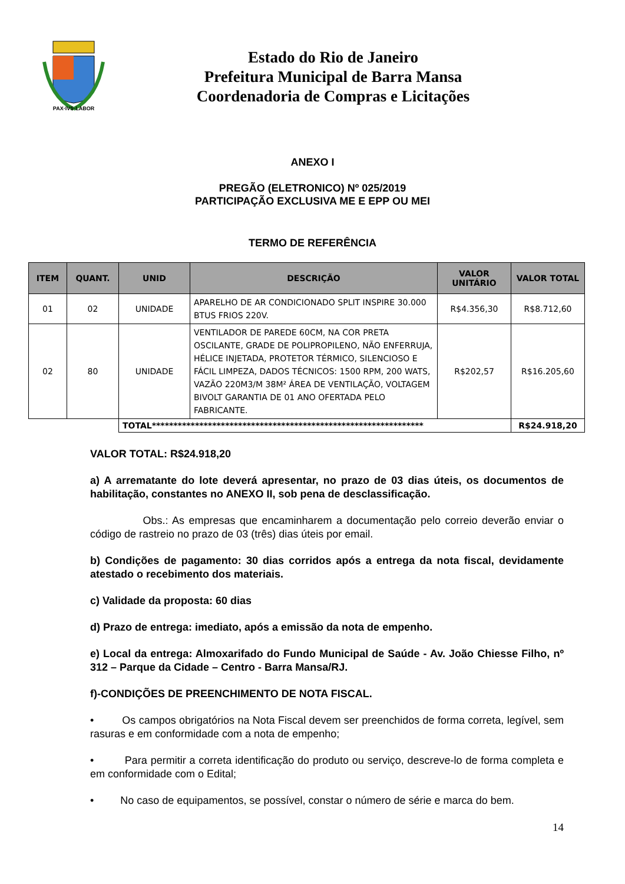PAX·IVS·LABOR
Estado do Rio de Janeiro
Prefeitura Municipal de Barra Mansa
Coordenadoria de Compras e Licitações
ANEXO I
PREGÃO (ELETRONICO) Nº 025/2019
PARTICIPAÇÃO EXCLUSIVA ME E EPP OU MEI
TERMO DE REFERÊNCIA
| ITEM | QUANT. | UNID | DESCRIÇÃO | VALOR UNITÁRIO | VALOR TOTAL |
| --- | --- | --- | --- | --- | --- |
| 01 | 02 | UNIDADE | APARELHO DE AR CONDICIONADO SPLIT INSPIRE 30.000 BTUS FRIOS 220V. | R$4.356,30 | R$8.712,60 |
| 02 | 80 | UNIDADE | VENTILADOR DE PAREDE 60CM, NA COR PRETA OSCILANTE, GRADE DE POLIPROPILENO, NÃO ENFERRUJA, HÉLICE INJETADA, PROTETOR TÉRMICO, SILENCIOSO E FÁCIL LIMPEZA, DADOS TÉCNICOS: 1500 RPM, 200 WATS, VAZÃO 220M3/M 38M² ÁREA DE VENTILAÇÃO, VOLTAGEM BIVOLT GARANTIA DE 01 ANO OFERTADA PELO FABRICANTE. | R$202,57 | R$16.205,60 |
| | | TOTAL*************************************************************** | | | R$24.918,20 |
VALOR TOTAL: R$24.918,20
a) A arrematante do lote deverá apresentar, no prazo de 03 dias úteis, os documentos de habilitação, constantes no ANEXO II, sob pena de desclassificação.
Obs.: As empresas que encaminharem a documentação pelo correio deverão enviar o código de rastreio no prazo de 03 (três) dias úteis por email.
b) Condições de pagamento: 30 dias corridos após a entrega da nota fiscal, devidamente atestado o recebimento dos materiais.
c) Validade da proposta: 60 dias
d) Prazo de entrega: imediato, após a emissão da nota de empenho.
e) Local da entrega: Almoxarifado do Fundo Municipal de Saúde - Av. João Chiesse Filho, nº 312 – Parque da Cidade – Centro - Barra Mansa/RJ.
f)-CONDIÇÕES DE PREENCHIMENTO DE NOTA FISCAL.
• Os campos obrigatórios na Nota Fiscal devem ser preenchidos de forma correta, legível, sem rasuras e em conformidade com a nota de empenho;
• Para permitir a correta identificação do produto ou serviço, descreve-lo de forma completa e em conformidade com o Edital;
• No caso de equipamentos, se possível, constar o número de série e marca do bem.
14